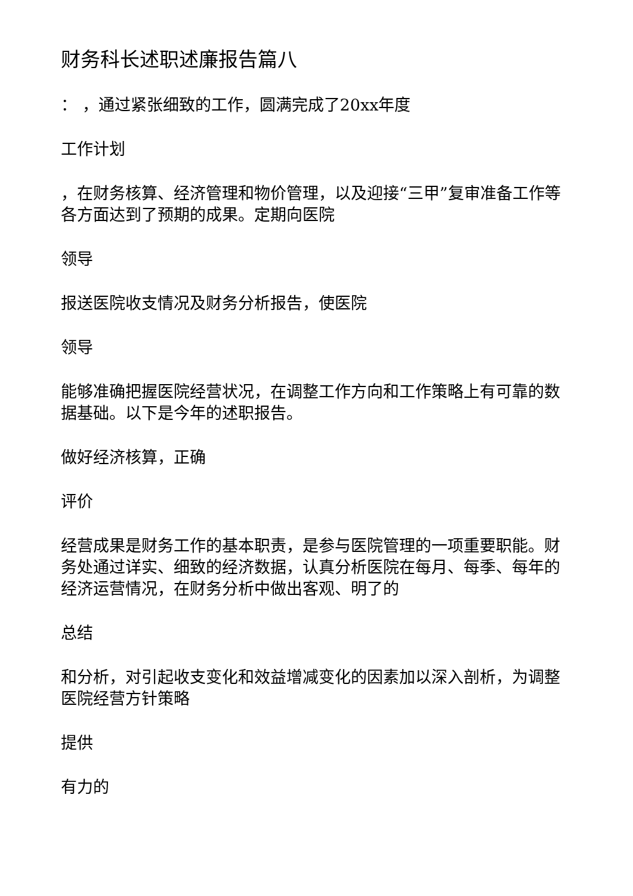财务科长述职述廉报告篇八
： ，通过紧张细致的工作，圆满完成了20xx年度
工作计划
，在财务核算、经济管理和物价管理，以及迎接“三甲”复审准备工作等各方面达到了预期的成果。定期向医院
领导
报送医院收支情况及财务分析报告，使医院
领导
能够准确把握医院经营状况，在调整工作方向和工作策略上有可靠的数据基础。以下是今年的述职报告。
做好经济核算，正确
评价
经营成果是财务工作的基本职责，是参与医院管理的一项重要职能。财务处通过详实、细致的经济数据，认真分析医院在每月、每季、每年的经济运营情况，在财务分析中做出客观、明了的
总结
和分析，对引起收支变化和效益增减变化的因素加以深入剖析，为调整医院经营方针策略
提供
有力的